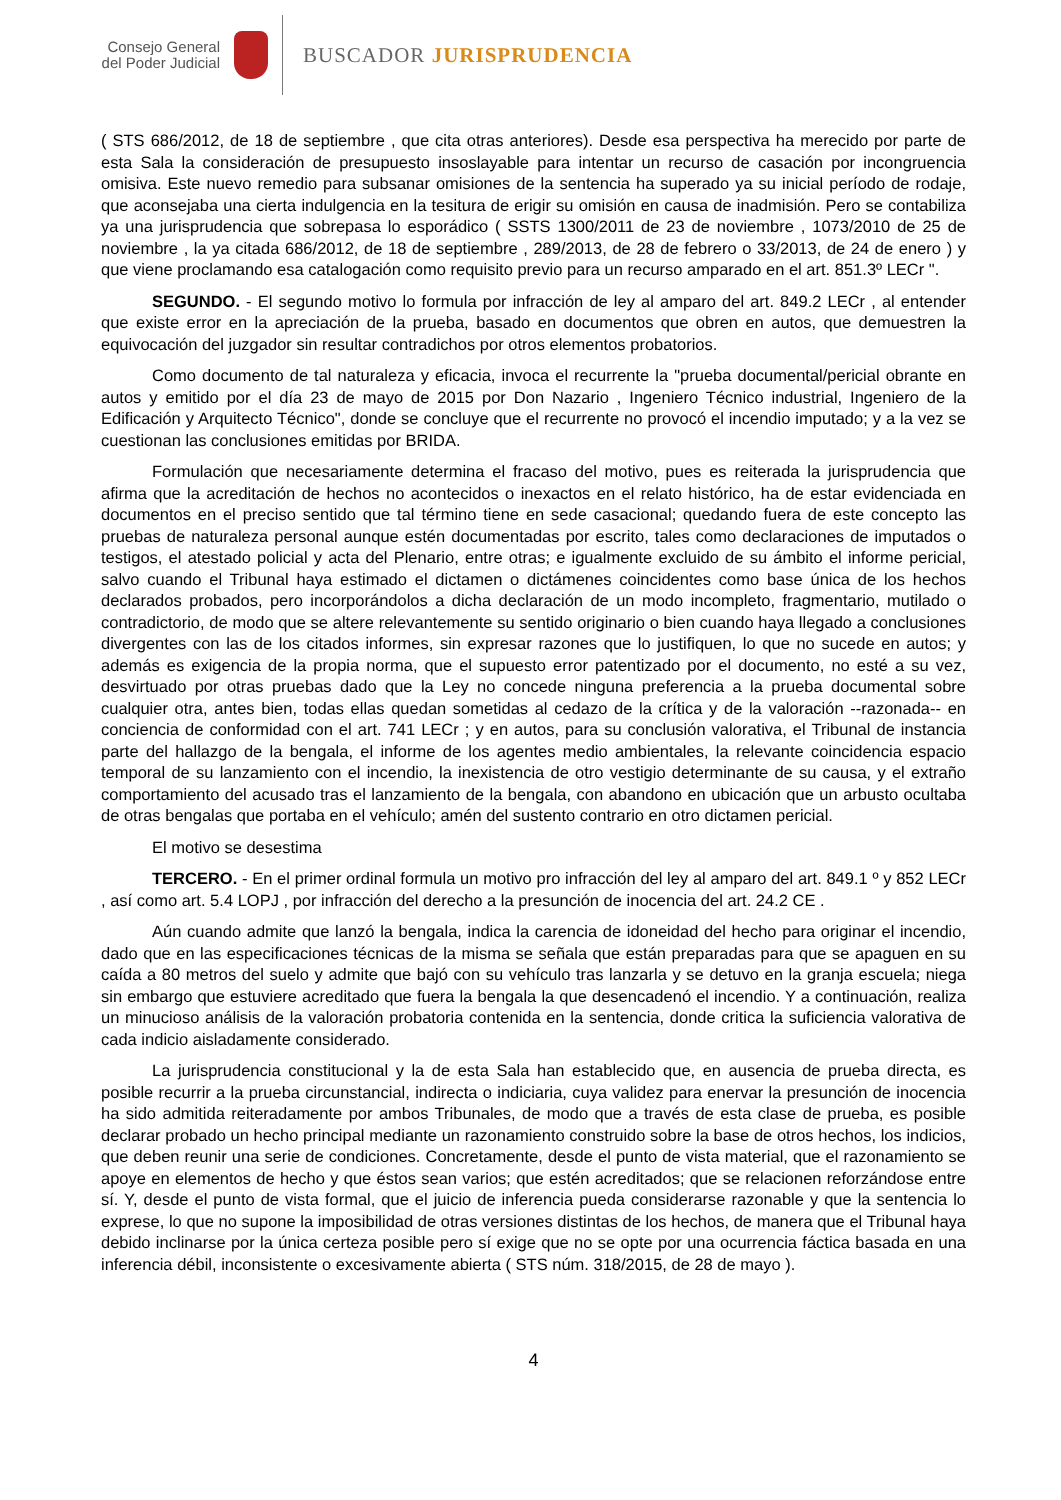Consejo General
del Poder Judicial
BUSCADOR JURISPRUDENCIA
( STS 686/2012, de 18 de septiembre , que cita otras anteriores). Desde esa perspectiva ha merecido por parte de esta Sala la consideración de presupuesto insoslayable para intentar un recurso de casación por incongruencia omisiva. Este nuevo remedio para subsanar omisiones de la sentencia ha superado ya su inicial período de rodaje, que aconsejaba una cierta indulgencia en la tesitura de erigir su omisión en causa de inadmisión. Pero se contabiliza ya una jurisprudencia que sobrepasa lo esporádico ( SSTS 1300/2011 de 23 de noviembre , 1073/2010 de 25 de noviembre , la ya citada 686/2012, de 18 de septiembre , 289/2013, de 28 de febrero o 33/2013, de 24 de enero ) y que viene proclamando esa catalogación como requisito previo para un recurso amparado en el art. 851.3º LECr ".
SEGUNDO. - El segundo motivo lo formula por infracción de ley al amparo del art. 849.2 LECr , al entender que existe error en la apreciación de la prueba, basado en documentos que obren en autos, que demuestren la equivocación del juzgador sin resultar contradichos por otros elementos probatorios.
Como documento de tal naturaleza y eficacia, invoca el recurrente la "prueba documental/pericial obrante en autos y emitido por el día 23 de mayo de 2015 por Don Nazario , Ingeniero Técnico industrial, Ingeniero de la Edificación y Arquitecto Técnico", donde se concluye que el recurrente no provocó el incendio imputado; y a la vez se cuestionan las conclusiones emitidas por BRIDA.
Formulación que necesariamente determina el fracaso del motivo, pues es reiterada la jurisprudencia que afirma que la acreditación de hechos no acontecidos o inexactos en el relato histórico, ha de estar evidenciada en documentos en el preciso sentido que tal término tiene en sede casacional; quedando fuera de este concepto las pruebas de naturaleza personal aunque estén documentadas por escrito, tales como declaraciones de imputados o testigos, el atestado policial y acta del Plenario, entre otras; e igualmente excluido de su ámbito el informe pericial, salvo cuando el Tribunal haya estimado el dictamen o dictámenes coincidentes como base única de los hechos declarados probados, pero incorporándolos a dicha declaración de un modo incompleto, fragmentario, mutilado o contradictorio, de modo que se altere relevantemente su sentido originario o bien cuando haya llegado a conclusiones divergentes con las de los citados informes, sin expresar razones que lo justifiquen, lo que no sucede en autos; y además es exigencia de la propia norma, que el supuesto error patentizado por el documento, no esté a su vez, desvirtuado por otras pruebas dado que la Ley no concede ninguna preferencia a la prueba documental sobre cualquier otra, antes bien, todas ellas quedan sometidas al cedazo de la crítica y de la valoración --razonada-- en conciencia de conformidad con el art. 741 LECr ; y en autos, para su conclusión valorativa, el Tribunal de instancia parte del hallazgo de la bengala, el informe de los agentes medio ambientales, la relevante coincidencia espacio temporal de su lanzamiento con el incendio, la inexistencia de otro vestigio determinante de su causa, y el extraño comportamiento del acusado tras el lanzamiento de la bengala, con abandono en ubicación que un arbusto ocultaba de otras bengalas que portaba en el vehículo; amén del sustento contrario en otro dictamen pericial.
El motivo se desestima
TERCERO. - En el primer ordinal formula un motivo pro infracción del ley al amparo del art. 849.1 º y 852 LECr , así como art. 5.4 LOPJ , por infracción del derecho a la presunción de inocencia del art. 24.2 CE .
Aún cuando admite que lanzó la bengala, indica la carencia de idoneidad del hecho para originar el incendio, dado que en las especificaciones técnicas de la misma se señala que están preparadas para que se apaguen en su caída a 80 metros del suelo y admite que bajó con su vehículo tras lanzarla y se detuvo en la granja escuela; niega sin embargo que estuviere acreditado que fuera la bengala la que desencadenó el incendio. Y a continuación, realiza un minucioso análisis de la valoración probatoria contenida en la sentencia, donde critica la suficiencia valorativa de cada indicio aisladamente considerado.
La jurisprudencia constitucional y la de esta Sala han establecido que, en ausencia de prueba directa, es posible recurrir a la prueba circunstancial, indirecta o indiciaria, cuya validez para enervar la presunción de inocencia ha sido admitida reiteradamente por ambos Tribunales, de modo que a través de esta clase de prueba, es posible declarar probado un hecho principal mediante un razonamiento construido sobre la base de otros hechos, los indicios, que deben reunir una serie de condiciones. Concretamente, desde el punto de vista material, que el razonamiento se apoye en elementos de hecho y que éstos sean varios; que estén acreditados; que se relacionen reforzándose entre sí. Y, desde el punto de vista formal, que el juicio de inferencia pueda considerarse razonable y que la sentencia lo exprese, lo que no supone la imposibilidad de otras versiones distintas de los hechos, de manera que el Tribunal haya debido inclinarse por la única certeza posible pero sí exige que no se opte por una ocurrencia fáctica basada en una inferencia débil, inconsistente o excesivamente abierta ( STS núm. 318/2015, de 28 de mayo ).
4